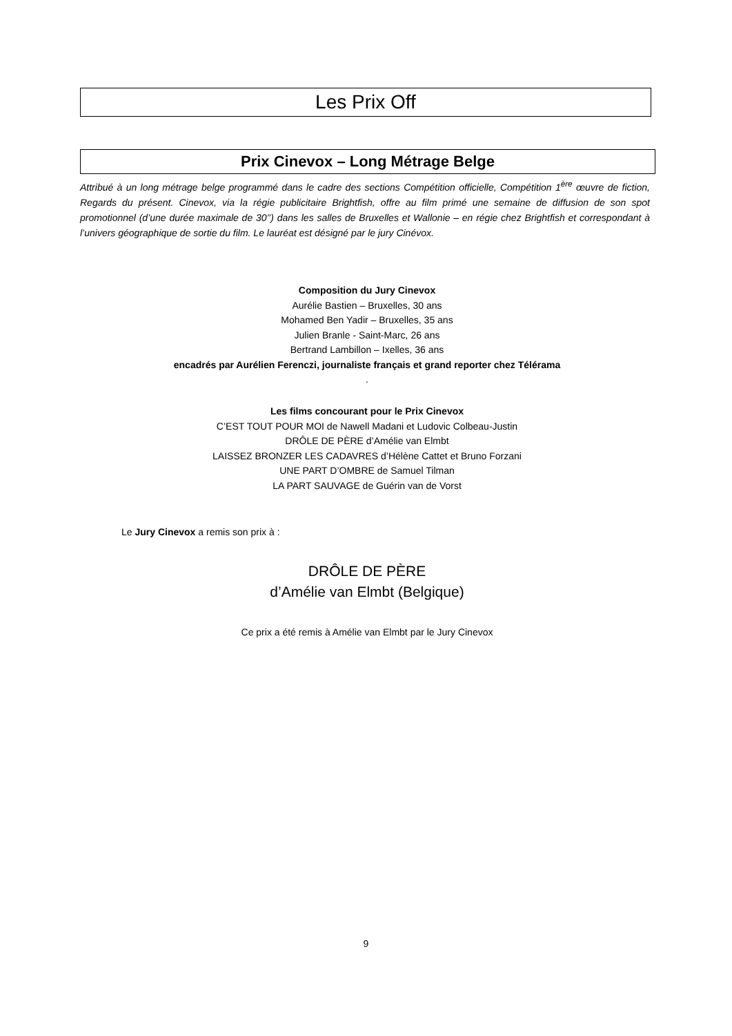Les Prix Off
Prix Cinevox – Long Métrage Belge
Attribué à un long métrage belge programmé dans le cadre des sections Compétition officielle, Compétition 1<sup>ère</sup> œuvre de fiction, Regards du présent. Cinevox, via la régie publicitaire Brightfish, offre au film primé une semaine de diffusion de son spot promotionnel (d’une durée maximale de 30’’) dans les salles de Bruxelles et Wallonie – en régie chez Brightfish et correspondant à l’univers géographique de sortie du film. Le lauréat est désigné par le jury Cinévox.
Composition du Jury Cinevox
Aurélie Bastien – Bruxelles, 30 ans
Mohamed Ben Yadir – Bruxelles, 35 ans
Julien Branle - Saint-Marc, 26 ans
Bertrand Lambillon – Ixelles, 36 ans
encadrés par Aurélien Ferenczi, journaliste français et grand reporter chez Télérama
.
Les films concourant pour le Prix Cinevox
C’EST TOUT POUR MOI de Nawell Madani et Ludovic Colbeau-Justin
DRÔLE DE PÈRE d’Amélie van Elmbt
LAISSEZ BRONZER LES CADAVRES d’Hélène Cattet et Bruno Forzani
UNE PART D’OMBRE de Samuel Tilman
LA PART SAUVAGE de Guérin van de Vorst
Le Jury Cinevox a remis son prix à :
DRÔLE DE PÈRE
d’Amélie van Elmbt (Belgique)
Ce prix a été remis à Amélie van Elmbt par le Jury Cinevox
9